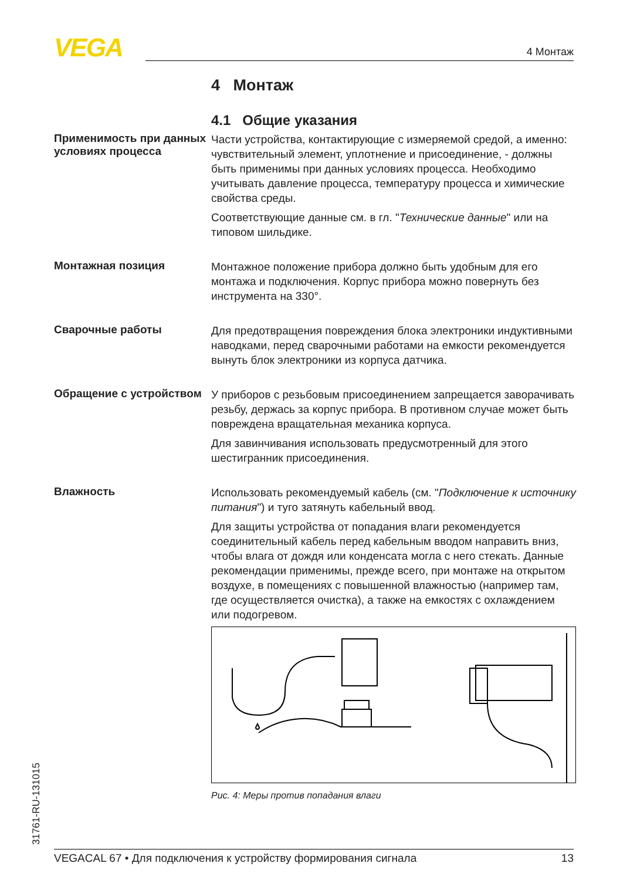VEGA 4 Монтаж
4 Монтаж
4.1 Общие указания
Применимость при данных условиях процесса
Части устройства, контактирующие с измеряемой средой, а именно: чувствительный элемент, уплотнение и присоединение, - должны быть применимы при данных условиях процесса. Необходимо учитывать давление процесса, температуру процесса и химические свойства среды.
Соответствующие данные см. в гл. "Технические данные" или на типовом шильдике.
Монтажная позиция
Монтажное положение прибора должно быть удобным для его монтажа и подключения. Корпус прибора можно повернуть без инструмента на 330°.
Сварочные работы
Для предотвращения повреждения блока электроники индуктивными наводками, перед сварочными работами на емкости рекомендуется вынуть блок электроники из корпуса датчика.
Обращение с устройством
У приборов с резьбовым присоединением запрещается заворачивать резьбу, держась за корпус прибора. В противном случае может быть повреждена вращательная механика корпуса.
Для завинчивания использовать предусмотренный для этого шестигранник присоединения.
Влажность
Использовать рекомендуемый кабель (см. "Подключение к источнику питания") и туго затянуть кабельный ввод.
Для защиты устройства от попадания влаги рекомендуется соединительный кабель перед кабельным вводом направить вниз, чтобы влага от дождя или конденсата могла с него стекать. Данные рекомендации применимы, прежде всего, при монтаже на открытом воздухе, в помещениях с повышенной влажностью (например там, где осуществляется очистка), а также на емкостях с охлаждением или подогревом.
Рис. 4: Меры против попадания влаги
31761-RU-131015 VEGACAL 67 • Для подключения к устройству формирования сигнала 13